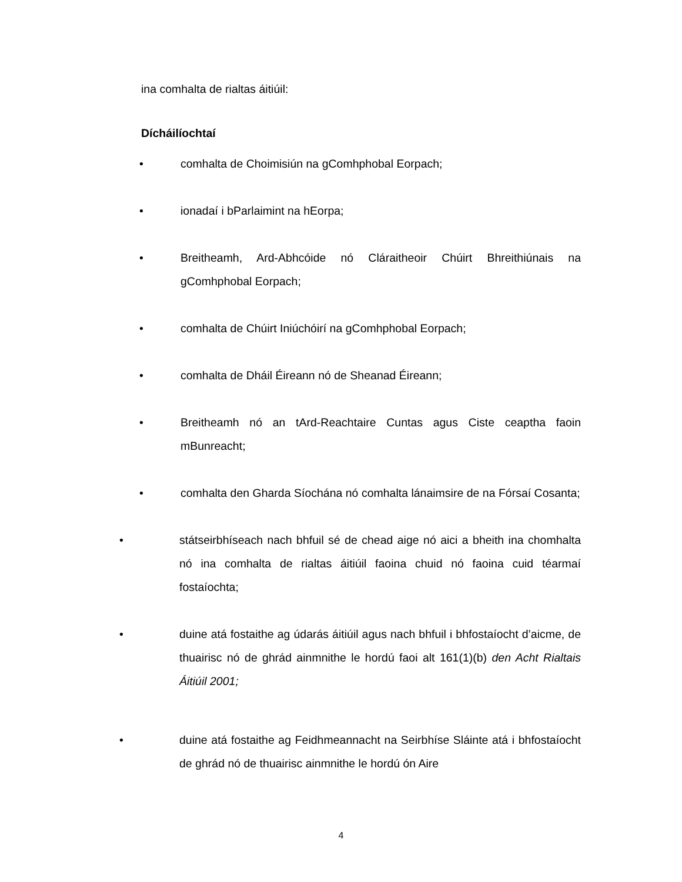ina comhalta de rialtas áitiúil:
Dícháilíochtaí
• comhalta de Choimisiún na gComhphobal Eorpach;
• ionadaí i bParlaimint na hEorpa;
• Breitheamh, Ard-Abhcóide nó Cláraitheoir Chúirt Bhreithiúnais na gComhphobal Eorpach;
• comhalta de Chúirt Iniúchóirí na gComhphobal Eorpach;
• comhalta de Dháil Éireann nó de Sheanad Éireann;
• Breitheamh nó an tArd-Reachtaire Cuntas agus Ciste ceaptha faoin mBunreacht;
• comhalta den Gharda Síochána nó comhalta lánaimsire de na Fórsaí Cosanta;
• státseirbhíseach nach bhfuil sé de chead aige nó aici a bheith ina chomhalta nó ina comhalta de rialtas áitiúil faoina chuid nó faoina cuid téarmaí fostaíochta;
• duine atá fostaithe ag údarás áitiúil agus nach bhfuil i bhfostaíocht d’aicme, de thuairisc nó de ghrád ainmnithe le hordú faoi alt 161(1)(b) den Acht Rialtais Áitiúil 2001;
• duine atá fostaithe ag Feidhmeannacht na Seirbhíse Sláinte atá i bhfostaíocht de ghrád nó de thuairisc ainmnithe le hordú ón Aire
4